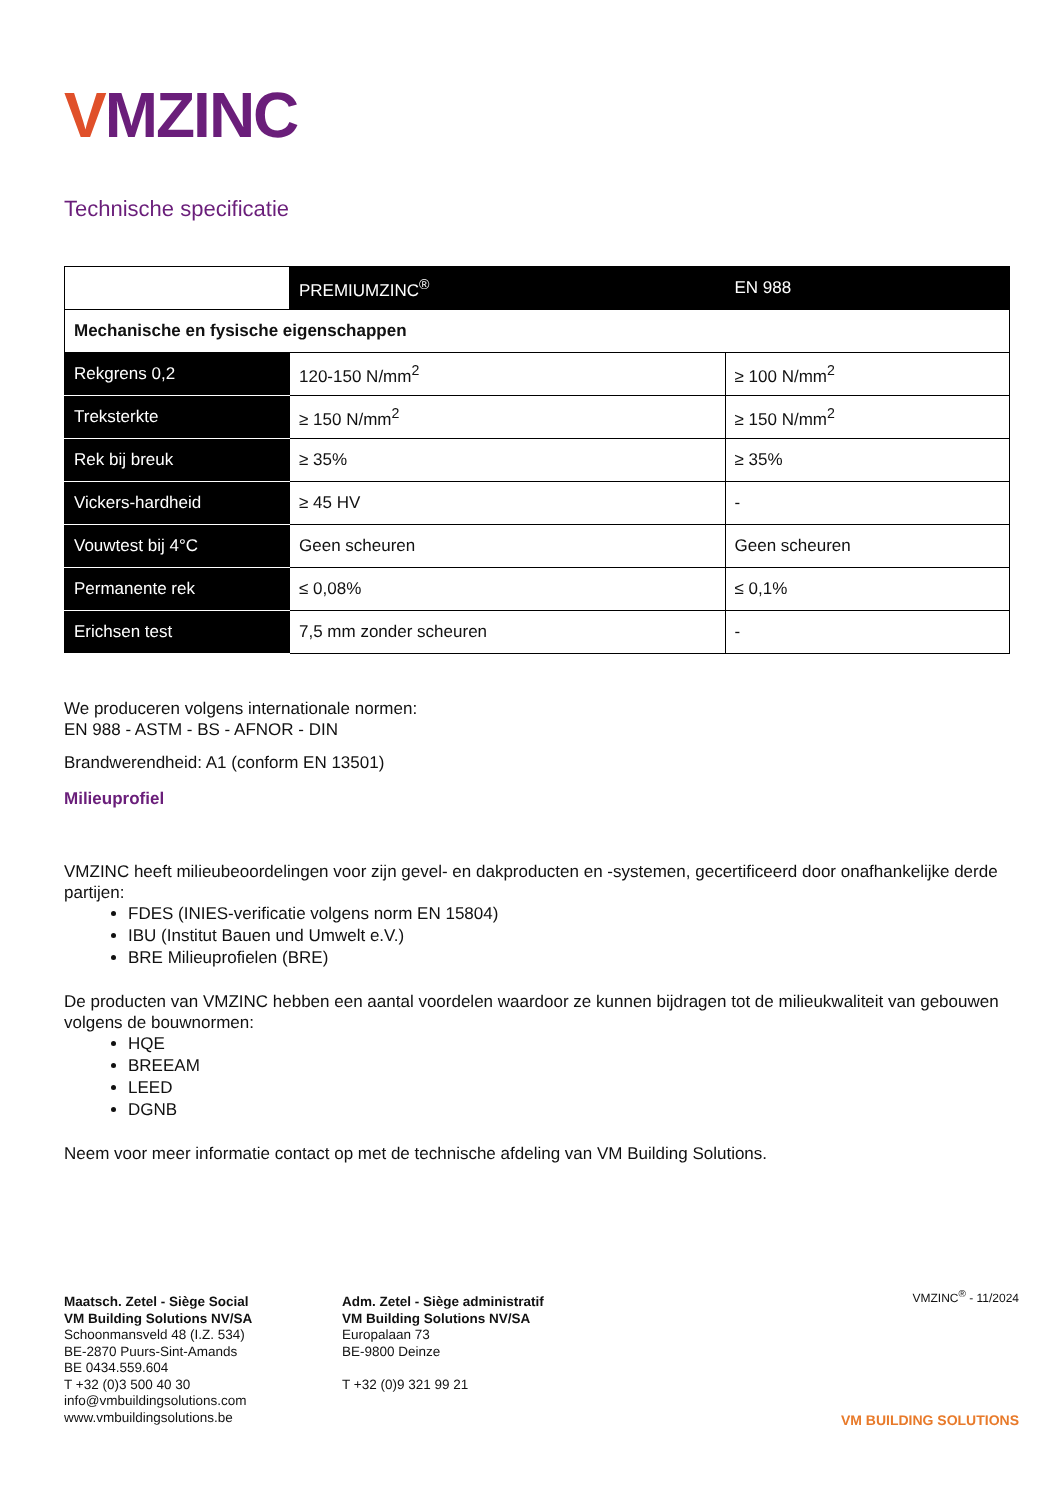VMZINC
Technische specificatie
| | PREMIUMZINC<sup>®</sup> | EN 988 |
| Mechanische en fysische eigenschappen | | |
| Rekgrens 0,2 | 120-150 N/mm<sup>2</sup> | ≥ 100 N/mm<sup>2</sup> |
| Treksterkte | ≥ 150 N/mm<sup>2</sup> | ≥ 150 N/mm<sup>2</sup> |
| Rek bij breuk | ≥ 35% | ≥ 35% |
| Vickers-hardheid | ≥ 45 HV | - |
| Vouwtest bij 4°C | Geen scheuren | Geen scheuren |
| Permanente rek | ≤ 0,08% | ≤ 0,1% |
| Erichsen test | 7,5 mm zonder scheuren | - |
We produceren volgens internationale normen:
EN 988 - ASTM - BS - AFNOR - DIN
Brandwerendheid: A1 (conform EN 13501)
Milieuprofiel
VMZINC heeft milieubeoordelingen voor zijn gevel- en dakproducten en -systemen, gecertificeerd door onafhankelijke derde partijen:
FDES (INIES-verificatie volgens norm EN 15804)
IBU (Institut Bauen und Umwelt e.V.)
BRE Milieuprofielen (BRE)
De producten van VMZINC hebben een aantal voordelen waardoor ze kunnen bijdragen tot de milieukwaliteit van gebouwen volgens de bouwnormen:
HQE
BREEAM
LEED
DGNB
Neem voor meer informatie contact op met de technische afdeling van VM Building Solutions.
Maatsch. Zetel - Siège Social
VM Building Solutions NV/SA
Schoonmansveld 48 (I.Z. 534)
BE-2870 Puurs-Sint-Amands
BE 0434.559.604
T +32 (0)3 500 40 30
info@vmbuildingsolutions.com
www.vmbuildingsolutions.be
Adm. Zetel - Siège administratif
VM Building Solutions NV/SA
Europalaan 73
BE-9800 Deinze
T +32 (0)9 321 99 21
VMZINC<sup>®</sup> - 11/2024
VM BUILDING SOLUTIONS